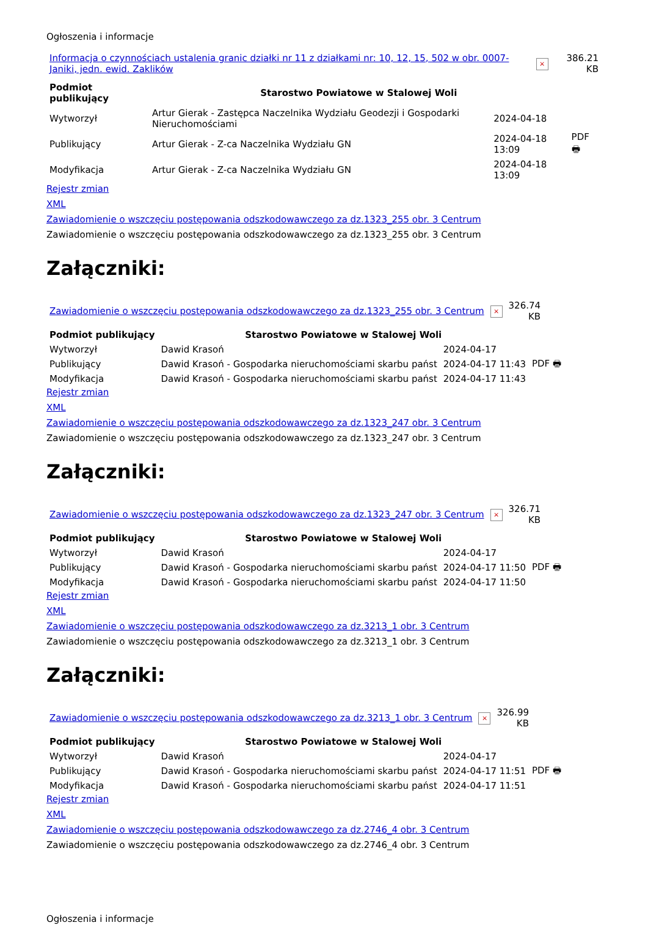Ogłoszenia i informacje
| Informacja o czynnościach ustalenia granic działki nr 11 z działkami nr: 10, 12, 15, 502 w obr. 0007-Janiki, jedn. ewid. Zaklików | × | 386.21 KB |
| Podmiot publikujący | Starostwo Powiatowe w Stalowej Woli | | |
| Wytworzył | Artur Gierak - Zastępca Naczelnika Wydziału Geodezji i Gospodarki Nieruchomościami | 2024-04-18 | PDF 🖶 |
| Publikujący | Artur Gierak - Z-ca Naczelnika Wydziału GN | 2024-04-18 13:09 | |
| Modyfikacja | Artur Gierak - Z-ca Naczelnika Wydziału GN | 2024-04-18 13:09 | |
Rejestr zmian
XML
Zawiadomienie o wszczęciu postępowania odszkodowawczego za dz.1323_255 obr. 3 Centrum
Zawiadomienie o wszczęciu postępowania odszkodowawczego za dz.1323_255 obr. 3 Centrum
Załączniki:
| Zawiadomienie o wszczęciu postępowania odszkodowawczego za dz.1323_255 obr. 3 Centrum | × | 326.74 KB |
| Podmiot publikujący | Starostwo Powiatowe w Stalowej Woli | | |
| Wytworzył | Dawid Krasoń | 2024-04-17 | PDF 🖶 |
| Publikujący | Dawid Krasoń - Gospodarka nieruchomościami skarbu państ | 2024-04-17 11:43 | |
| Modyfikacja | Dawid Krasoń - Gospodarka nieruchomościami skarbu państ | 2024-04-17 11:43 | |
Rejestr zmian
XML
Zawiadomienie o wszczęciu postępowania odszkodowawczego za dz.1323_247 obr. 3 Centrum
Zawiadomienie o wszczęciu postępowania odszkodowawczego za dz.1323_247 obr. 3 Centrum
Załączniki:
| Zawiadomienie o wszczęciu postępowania odszkodowawczego za dz.1323_247 obr. 3 Centrum | × | 326.71 KB |
| Podmiot publikujący | Starostwo Powiatowe w Stalowej Woli | | |
| Wytworzył | Dawid Krasoń | 2024-04-17 | PDF 🖶 |
| Publikujący | Dawid Krasoń - Gospodarka nieruchomościami skarbu państ | 2024-04-17 11:50 | |
| Modyfikacja | Dawid Krasoń - Gospodarka nieruchomościami skarbu państ | 2024-04-17 11:50 | |
Rejestr zmian
XML
Zawiadomienie o wszczęciu postępowania odszkodowawczego za dz.3213_1 obr. 3 Centrum
Zawiadomienie o wszczęciu postępowania odszkodowawczego za dz.3213_1 obr. 3 Centrum
Załączniki:
| Zawiadomienie o wszczęciu postępowania odszkodowawczego za dz.3213_1 obr. 3 Centrum | × | 326.99 KB |
| Podmiot publikujący | Starostwo Powiatowe w Stalowej Woli | | |
| Wytworzył | Dawid Krasoń | 2024-04-17 | PDF 🖶 |
| Publikujący | Dawid Krasoń - Gospodarka nieruchomościami skarbu państ | 2024-04-17 11:51 | |
| Modyfikacja | Dawid Krasoń - Gospodarka nieruchomościami skarbu państ | 2024-04-17 11:51 | |
Rejestr zmian
XML
Zawiadomienie o wszczęciu postępowania odszkodowawczego za dz.2746_4 obr. 3 Centrum
Zawiadomienie o wszczęciu postępowania odszkodowawczego za dz.2746_4 obr. 3 Centrum
Ogłoszenia i informacje